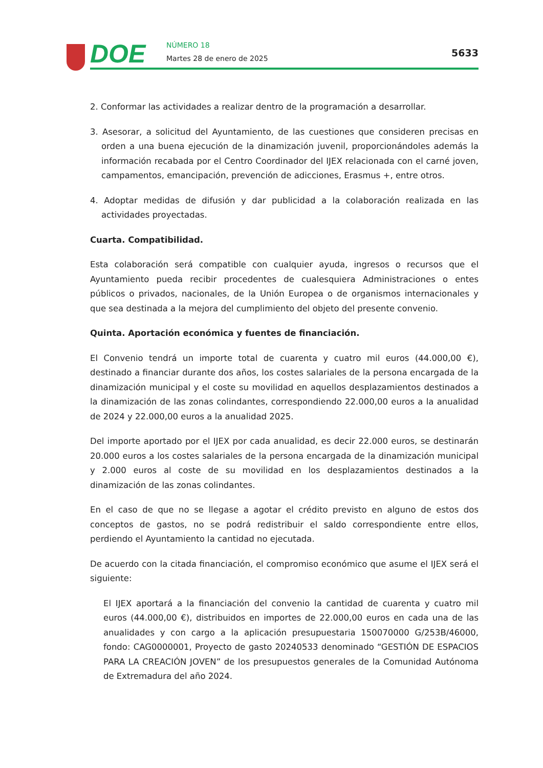DOE NÚMERO 18
Martes 28 de enero de 2025 5633
2. Conformar las actividades a realizar dentro de la programación a desarrollar.
3. Asesorar, a solicitud del Ayuntamiento, de las cuestiones que consideren precisas en orden a una buena ejecución de la dinamización juvenil, proporcionándoles además la información recabada por el Centro Coordinador del IJEX relacionada con el carné joven, campamentos, emancipación, prevención de adicciones, Erasmus +, entre otros.
4. Adoptar medidas de difusión y dar publicidad a la colaboración realizada en las actividades proyectadas.
Cuarta. Compatibilidad.
Esta colaboración será compatible con cualquier ayuda, ingresos o recursos que el Ayuntamiento pueda recibir procedentes de cualesquiera Administraciones o entes públicos o privados, nacionales, de la Unión Europea o de organismos internacionales y que sea destinada a la mejora del cumplimiento del objeto del presente convenio.
Quinta. Aportación económica y fuentes de financiación.
El Convenio tendrá un importe total de cuarenta y cuatro mil euros (44.000,00 €), destinado a financiar durante dos años, los costes salariales de la persona encargada de la dinamización municipal y el coste su movilidad en aquellos desplazamientos destinados a la dinamización de las zonas colindantes, correspondiendo 22.000,00 euros a la anualidad de 2024 y 22.000,00 euros a la anualidad 2025.
Del importe aportado por el IJEX por cada anualidad, es decir 22.000 euros, se destinarán 20.000 euros a los costes salariales de la persona encargada de la dinamización municipal y 2.000 euros al coste de su movilidad en los desplazamientos destinados a la dinamización de las zonas colindantes.
En el caso de que no se llegase a agotar el crédito previsto en alguno de estos dos conceptos de gastos, no se podrá redistribuir el saldo correspondiente entre ellos, perdiendo el Ayuntamiento la cantidad no ejecutada.
De acuerdo con la citada financiación, el compromiso económico que asume el IJEX será el siguiente:
El IJEX aportará a la financiación del convenio la cantidad de cuarenta y cuatro mil euros (44.000,00 €), distribuidos en importes de 22.000,00 euros en cada una de las anualidades y con cargo a la aplicación presupuestaria 150070000 G/253B/46000, fondo: CAG0000001, Proyecto de gasto 20240533 denominado “GESTIÓN DE ESPACIOS PARA LA CREACIÓN JOVEN” de los presupuestos generales de la Comunidad Autónoma de Extremadura del año 2024.